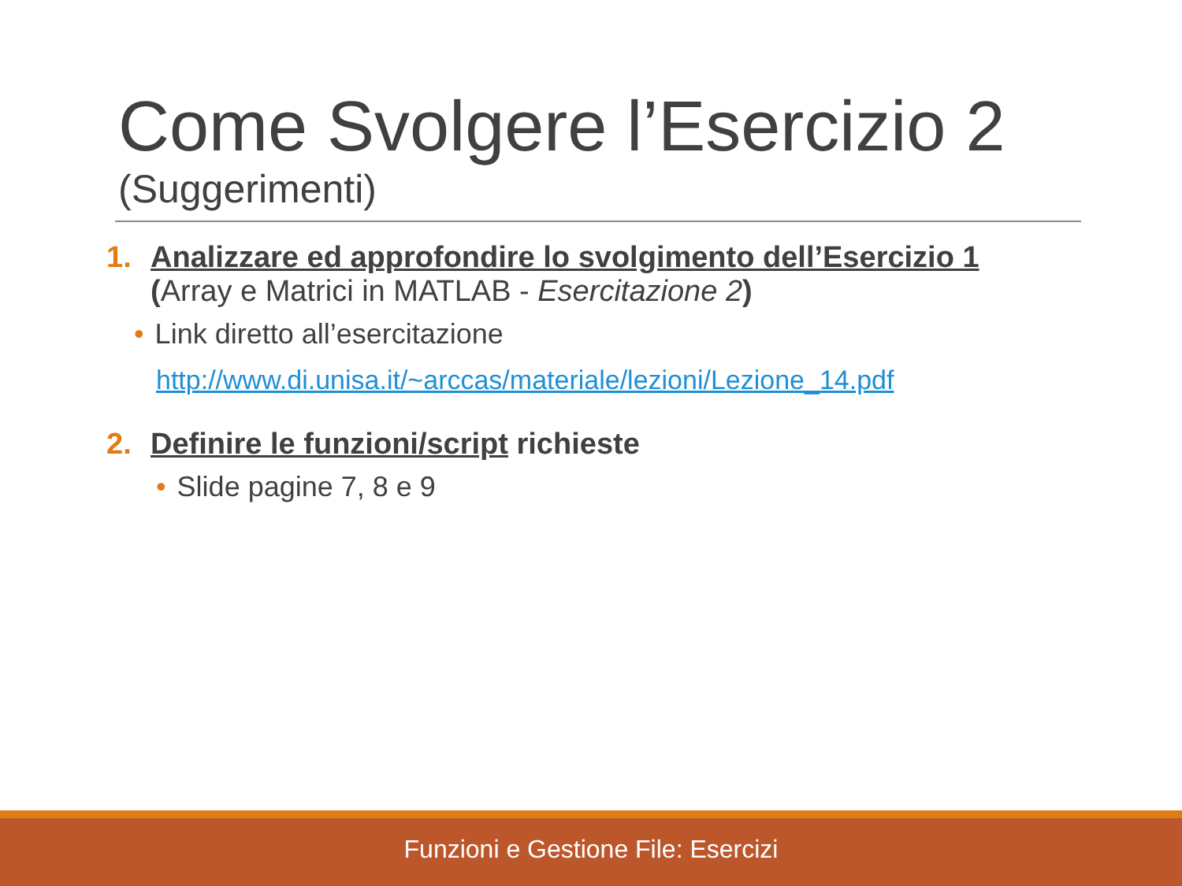Come Svolgere l’Esercizio 2
(Suggerimenti)
1. Analizzare ed approfondire lo svolgimento dell’Esercizio 1
(Array e Matrici in MATLAB - Esercitazione 2)
• Link diretto all’esercitazione
http://www.di.unisa.it/~arccas/materiale/lezioni/Lezione_14.pdf
2. Definire le funzioni/script richieste
• Slide pagine 7, 8 e 9
Funzioni e Gestione File: Esercizi